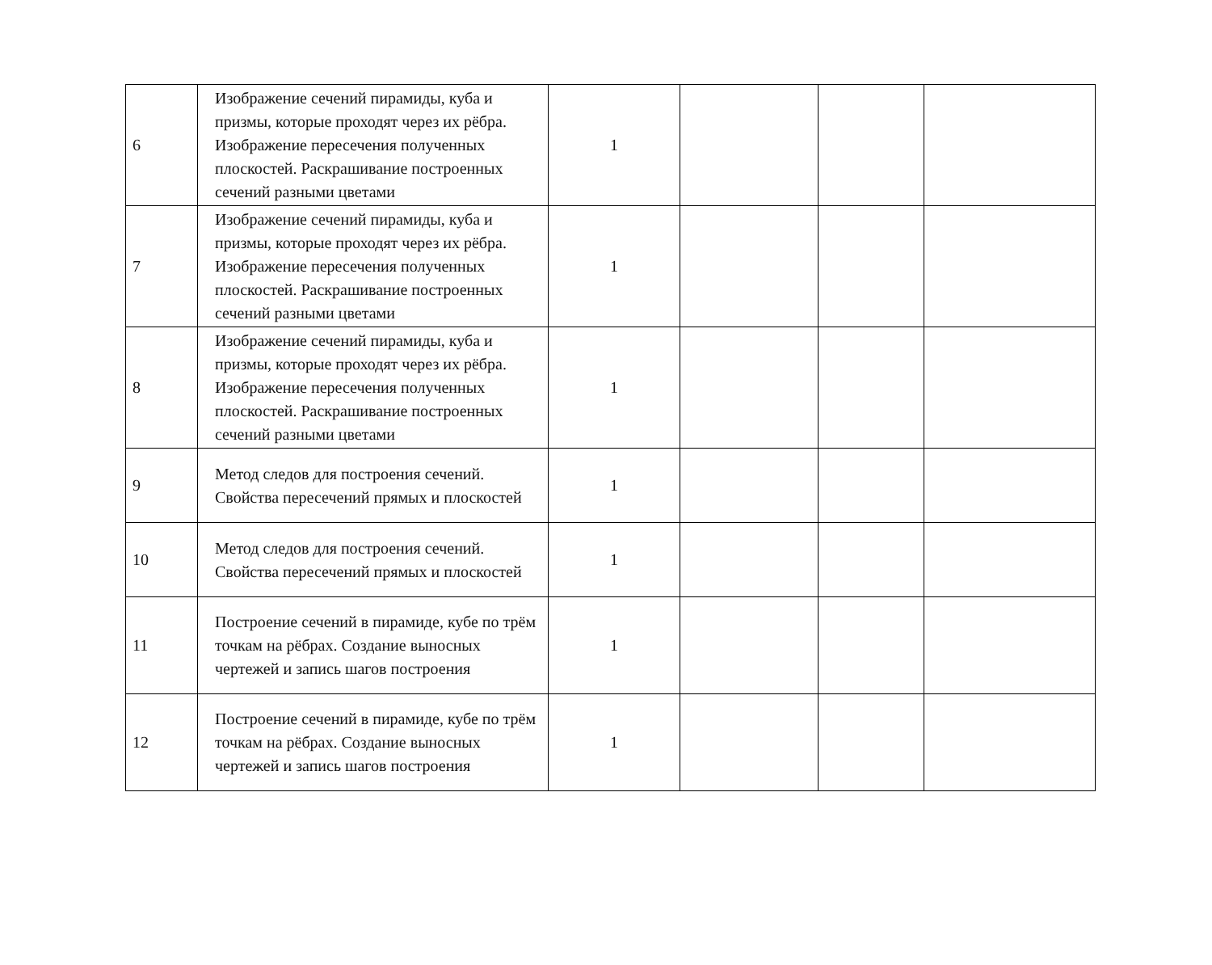| 6 | Изображение сечений пирамиды, куба и призмы, которые проходят через их рёбра. Изображение пересечения полученных плоскостей. Раскрашивание построенных сечений разными цветами | 1 | | | |
| 7 | Изображение сечений пирамиды, куба и призмы, которые проходят через их рёбра. Изображение пересечения полученных плоскостей. Раскрашивание построенных сечений разными цветами | 1 | | | |
| 8 | Изображение сечений пирамиды, куба и призмы, которые проходят через их рёбра. Изображение пересечения полученных плоскостей. Раскрашивание построенных сечений разными цветами | 1 | | | |
| 9 | Метод следов для построения сечений. Свойства пересечений прямых и плоскостей | 1 | | | |
| 10 | Метод следов для построения сечений. Свойства пересечений прямых и плоскостей | 1 | | | |
| 11 | Построение сечений в пирамиде, кубе по трём точкам на рёбрах. Создание выносных чертежей и запись шагов построения | 1 | | | |
| 12 | Построение сечений в пирамиде, кубе по трём точкам на рёбрах. Создание выносных чертежей и запись шагов построения | 1 | | | |